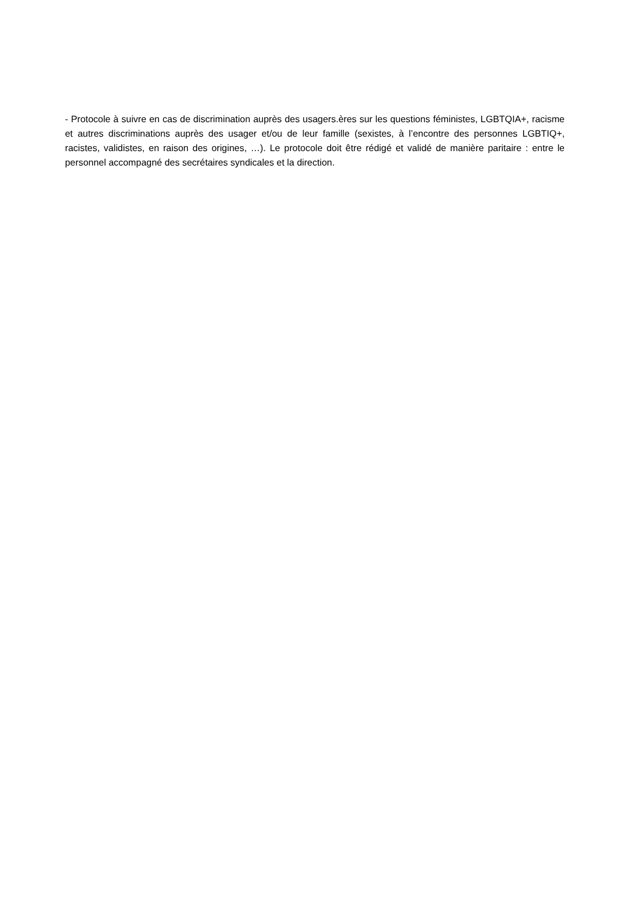- Protocole à suivre en cas de discrimination auprès des usagers.ères sur les questions féministes, LGBTQIA+, racisme et autres discriminations auprès des usager et/ou de leur famille (sexistes, à l’encontre des personnes LGBTIQ+, racistes, validistes, en raison des origines, …). Le protocole doit être rédigé et validé de manière paritaire : entre le personnel accompagné des secrétaires syndicales et la direction.